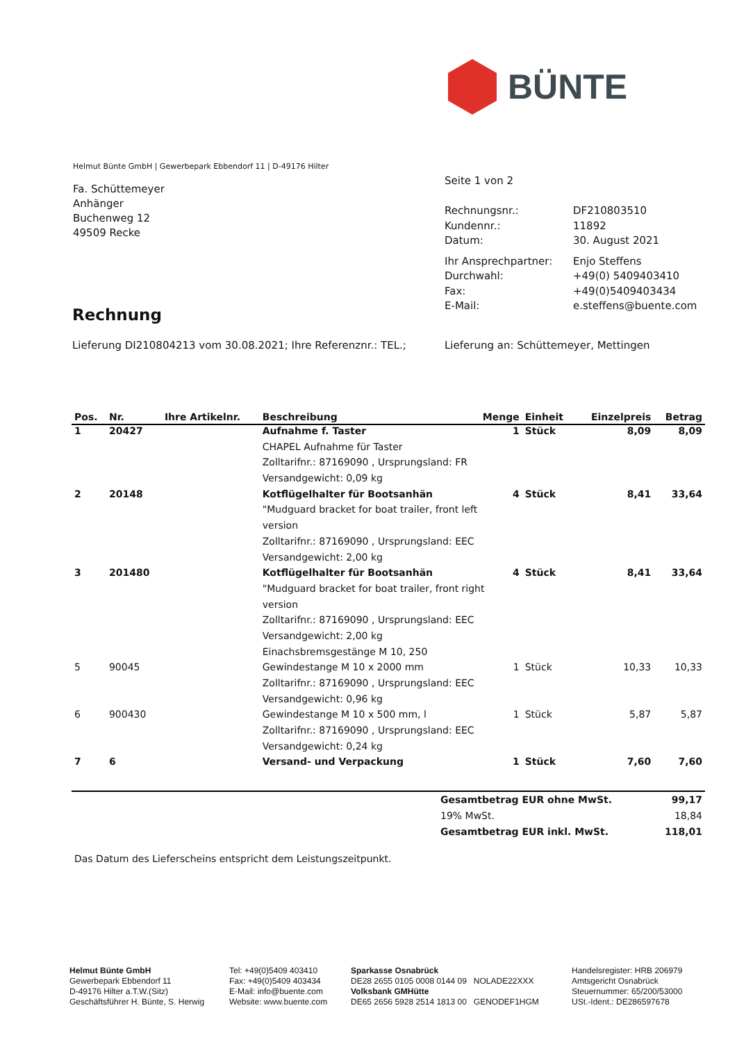BÜNTE
Helmut Bünte GmbH | Gewerbepark Ebbendorf 11 | D-49176 Hilter
Fa. Schüttemeyer
Anhänger
Buchenweg 12
49509 Recke
Seite 1 von 2
| Rechnungsnr.: | DF210803510 |
| Kundennr.: | 11892 |
| Datum: | 30. August 2021 |
| Ihr Ansprechpartner: | Enjo Steffens |
| Durchwahl: | +49(0) 5409403410 |
| Fax: | +49(0)5409403434 |
| E-Mail: | e.steffens@buente.com |
Rechnung
Lieferung DI210804213 vom 30.08.2021; Ihre Referenznr.: TEL.;
Lieferung an: Schüttemeyer, Mettingen
| Pos. | Nr. | Ihre Artikelnr. | Beschreibung | Menge | Einheit | Einzelpreis | Betrag |
| --- | --- | --- | --- | --- | --- | --- | --- |
| 1 | 20427 | | Aufnahme f. Taster | 1 | Stück | 8,09 | 8,09 |
| | | | CHAPEL Aufnahme für Taster | | | | |
| | | | Zolltarifnr.: 87169090 , Ursprungsland: FR | | | | |
| | | | Versandgewicht: 0,09 kg | | | | |
| 2 | 20148 | | Kotflügelhalter für Bootsanhän | 4 | Stück | 8,41 | 33,64 |
| | | | "Mudguard bracket for boat trailer, front left | | | | |
| | | | version | | | | |
| | | | Zolltarifnr.: 87169090 , Ursprungsland: EEC | | | | |
| | | | Versandgewicht: 2,00 kg | | | | |
| 3 | 201480 | | Kotflügelhalter für Bootsanhän | 4 | Stück | 8,41 | 33,64 |
| | | | "Mudguard bracket for boat trailer, front right | | | | |
| | | | version | | | | |
| | | | Zolltarifnr.: 87169090 , Ursprungsland: EEC | | | | |
| | | | Versandgewicht: 2,00 kg | | | | |
| | | | Einachsbremsgestänge M 10, 250 | | | | |
| 5 | 90045 | | Gewindestange M 10 x 2000 mm | 1 | Stück | 10,33 | 10,33 |
| | | | Zolltarifnr.: 87169090 , Ursprungsland: EEC | | | | |
| | | | Versandgewicht: 0,96 kg | | | | |
| 6 | 900430 | | Gewindestange M 10 x 500 mm, l | 1 | Stück | 5,87 | 5,87 |
| | | | Zolltarifnr.: 87169090 , Ursprungsland: EEC | | | | |
| | | | Versandgewicht: 0,24 kg | | | | |
| 7 | 6 | | Versand- und Verpackung | 1 | Stück | 7,60 | 7,60 |
| Gesamtbetrag EUR ohne MwSt. | 99,17 |
| 19% MwSt. | 18,84 |
| Gesamtbetrag EUR inkl. MwSt. | 118,01 |
Das Datum des Lieferscheins entspricht dem Leistungszeitpunkt.
Helmut Bünte GmbH
Gewerbepark Ebbendorf 11
D-49176 Hilter a.T.W.(Sitz)
Geschäftsführer H. Bünte, S. Herwig
Tel: +49(0)5409 403410
Fax: +49(0)5409 403434
E-Mail: info@buente.com
Website: www.buente.com
Sparkasse Osnabrück
DE28 2655 0105 0008 0144 09 NOLADE22XXX
Volksbank GMHütte
DE65 2656 5928 2514 1813 00 GENODEF1HGM
Handelsregister: HRB 206979
Amtsgericht Osnabrück
Steuernummer: 65/200/53000
USt.-Ident.: DE286597678